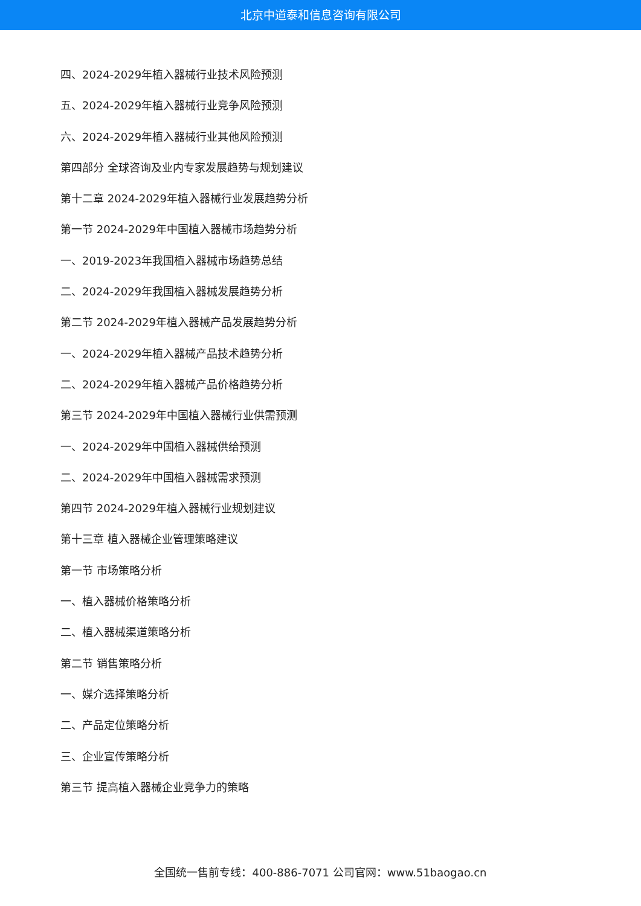北京中道泰和信息咨询有限公司
四、2024-2029年植入器械行业技术风险预测
五、2024-2029年植入器械行业竞争风险预测
六、2024-2029年植入器械行业其他风险预测
第四部分 全球咨询及业内专家发展趋势与规划建议
第十二章 2024-2029年植入器械行业发展趋势分析
第一节 2024-2029年中国植入器械市场趋势分析
一、2019-2023年我国植入器械市场趋势总结
二、2024-2029年我国植入器械发展趋势分析
第二节 2024-2029年植入器械产品发展趋势分析
一、2024-2029年植入器械产品技术趋势分析
二、2024-2029年植入器械产品价格趋势分析
第三节 2024-2029年中国植入器械行业供需预测
一、2024-2029年中国植入器械供给预测
二、2024-2029年中国植入器械需求预测
第四节 2024-2029年植入器械行业规划建议
第十三章 植入器械企业管理策略建议
第一节 市场策略分析
一、植入器械价格策略分析
二、植入器械渠道策略分析
第二节 销售策略分析
一、媒介选择策略分析
二、产品定位策略分析
三、企业宣传策略分析
第三节 提高植入器械企业竞争力的策略
全国统一售前专线：400-886-7071 公司官网：www.51baogao.cn